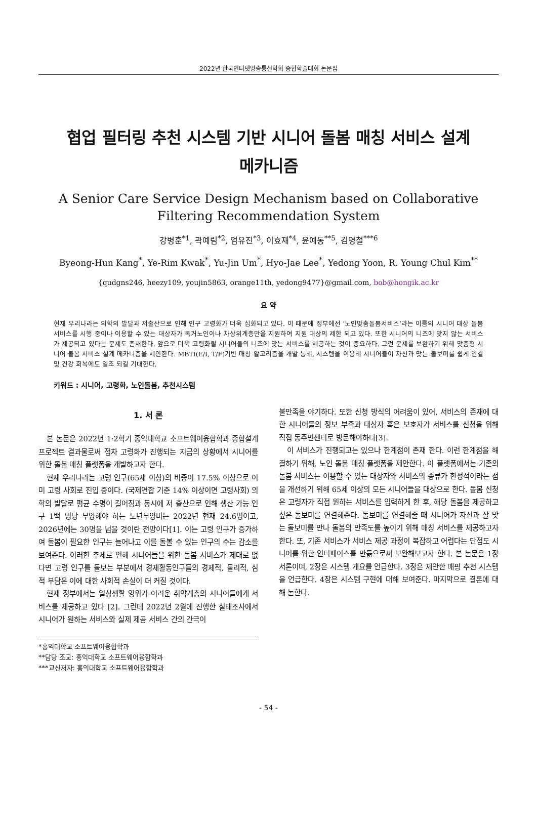2022년 한국인터넷방송통신학회 종합학술대회 논문집
협업 필터링 추천 시스템 기반 시니어 돌봄 매칭 서비스 설계
메카니즘
A Senior Care Service Design Mechanism based on Collaborative Filtering Recommendation System
강병훈<sup>*1</sup>, 곽예림<sup>*2</sup>, 엄유진<sup>*3</sup>, 이효재<sup>*4</sup>, 윤예동<sup>**5</sup>, 김영철<sup>***6</sup>
Byeong-Hun Kang<sup>*</sup>, Ye-Rim Kwak<sup>*</sup>, Yu-Jin Um<sup>*</sup>, Hyo-Jae Lee<sup>*</sup>, Yedong Yoon, R. Young Chul Kim<sup>**</sup>
{qudgns246, heezy109, youjin5863, orange11th, yedong9477}@gmail.com, bob@hongik.ac.kr
요 약
현재 우리나라는 의학의 발달과 저출산으로 인해 인구 고령화가 더욱 심화되고 있다. 이 때문에 정부에선 ‘노인맞춤돌봄서비스’라는 이름의 시니어 대상 돌봄 서비스를 시행 중이나 이용할 수 있는 대상자가 독거노인이나 차상위계층만을 지원하여 지원 대상의 제한 되고 있다. 또한 시니어의 니즈에 맞지 않는 서비스가 제공되고 있다는 문제도 존재한다. 앞으로 더욱 고령화될 시니어들의 니즈에 맞는 서비스를 제공하는 것이 중요하다. 그런 문제를 보완하기 위해 맞춤형 시니어 돌봄 서비스 설계 메카니즘을 제안한다. MBTI(E/I, T/F)기반 매칭 알고리즘을 개발 통해, 시스템을 이용해 시니어들이 자신과 맞는 돌보미를 쉽게 연결 및 건강 회복에도 일조 되길 기대한다.
키워드 : 시니어, 고령화, 노인돌봄, 추천시스템
1. 서 론
본 논문은 2022년 1·2학기 홍익대학교 소프트웨어융합학과 종합설계 프로젝트 결과물로써 점차 고령화가 진행되는 지금의 상황에서 시니어를 위한 돌봄 매칭 플랫폼을 개발하고자 한다.
현재 우리나라는 고령 인구(65세 이상)의 비중이 17.5% 이상으로 이미 고령 사회로 진입 중이다. (국제연합 기준 14% 이상이면 고령사회) 의학의 발달로 평균 수명이 길어짐과 동시에 저 출산으로 인해 생산 가능 인구 1백 명당 부양해야 하는 노년부양비는 2022년 현재 24.6명이고, 2026년에는 30명을 넘을 것이란 전망이다[1]. 이는 고령 인구가 증가하여 돌봄이 필요한 인구는 늘어나고 이를 돌볼 수 있는 인구의 수는 감소를 보여준다. 이러한 추세로 인해 시니어들을 위한 돌봄 서비스가 제대로 없다면 고령 인구를 돌보는 부분에서 경제활동인구들의 경제적, 물리적, 심적 부담은 이에 대한 사회적 손실이 더 커질 것이다.
현재 정부에서는 일상생활 영위가 어려운 취약계층의 시니어들에게 서비스를 제공하고 있다 [2]. 그런데 2022년 2월에 진행한 실태조사에서 시니어가 원하는 서비스와 실제 제공 서비스 간의 간극이
*홍익대학교 소프트웨어융합학과
**담당 조교: 홍익대학교 소프트웨어융합학과
***교신저자: 홍익대학교 소프트웨어융합학과
불만족을 야기하다. 또한 신청 방식의 어려움이 있어, 서비스의 존재에 대한 시니어들의 정보 부족과 대상자 혹은 보호자가 서비스를 신청을 위해 직접 동주민센터로 방문해야하다[3].
이 서비스가 진행되고는 있으나 한계점이 존재 한다. 이런 한계점을 해결하기 위해, 노인 돌봄 매칭 플랫폼을 제안한다. 이 플랫폼에서는 기존의 돌봄 서비스는 이용할 수 있는 대상자와 서비스의 종류가 한정적이라는 점을 개선하기 위해 65세 이상의 모든 시니어들을 대상으로 한다. 돌봄 신청은 고령자가 직접 원하는 서비스를 입력하게 한 후, 해당 돌봄을 제공하고 싶은 돌보미를 연결해준다. 돌보미를 연결해줄 때 시니어가 자신과 잘 맞는 돌보미를 만나 돌봄의 만족도를 높이기 위해 매칭 서비스를 제공하고자 한다. 또, 기존 서비스가 서비스 제공 과정이 복잡하고 어렵다는 단점도 시니어를 위한 인터페이스를 만듦으로써 보완해보고자 한다. 본 논문은 1장 서론이며, 2장은 시스템 개요를 언급한다. 3장은 제안한 매핑 추천 시스템을 언급한다. 4장은 시스템 구현에 대해 보여준다. 마지막으로 결론에 대해 논한다.
- 54 -